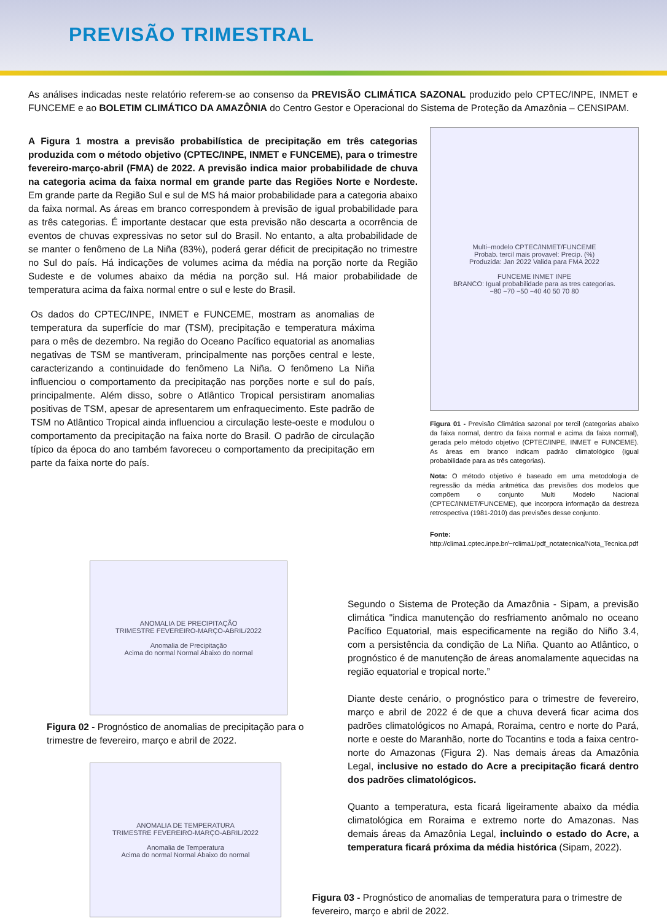PREVISÃO TRIMESTRAL
As análises indicadas neste relatório referem-se ao consenso da PREVISÃO CLIMÁTICA SAZONAL produzido pelo CPTEC/INPE, INMET e FUNCEME e ao BOLETIM CLIMÁTICO DA AMAZÔNIA do Centro Gestor e Operacional do Sistema de Proteção da Amazônia – CENSIPAM.
A Figura 1 mostra a previsão probabilística de precipitação em três categorias produzida com o método objetivo (CPTEC/INPE, INMET e FUNCEME), para o trimestre fevereiro-março-abril (FMA) de 2022. A previsão indica maior probabilidade de chuva na categoria acima da faixa normal em grande parte das Regiões Norte e Nordeste. Em grande parte da Região Sul e sul de MS há maior probabilidade para a categoria abaixo da faixa normal. As áreas em branco correspondem à previsão de igual probabilidade para as três categorias. É importante destacar que esta previsão não descarta a ocorrência de eventos de chuvas expressivas no setor sul do Brasil. No entanto, a alta probabilidade de se manter o fenômeno de La Niña (83%), poderá gerar déficit de precipitação no trimestre no Sul do país. Há indicações de volumes acima da média na porção norte da Região Sudeste e de volumes abaixo da média na porção sul. Há maior probabilidade de temperatura acima da faixa normal entre o sul e leste do Brasil.
Os dados do CPTEC/INPE, INMET e FUNCEME, mostram as anomalias de temperatura da superfície do mar (TSM), precipitação e temperatura máxima para o mês de dezembro. Na região do Oceano Pacífico equatorial as anomalias negativas de TSM se mantiveram, principalmente nas porções central e leste, caracterizando a continuidade do fenômeno La Niña. O fenômeno La Niña influenciou o comportamento da precipitação nas porções norte e sul do país, principalmente. Além disso, sobre o Atlântico Tropical persistiram anomalias positivas de TSM, apesar de apresentarem um enfraquecimento. Este padrão de TSM no Atlântico Tropical ainda influenciou a circulação leste-oeste e modulou o comportamento da precipitação na faixa norte do Brasil. O padrão de circulação típico da época do ano também favoreceu o comportamento da precipitação em parte da faixa norte do país.
Multi−modelo CPTEC/INMET/FUNCEME
Probab. tercil mais provavel: Precip. (%)
Produzida: Jan 2022 Valida para FMA 2022
FUNCEME INMET INPE
BRANCO: Igual probabilidade para as tres categorias.
−80 −70 −50 −40 40 50 70 80
Figura 01 - Previsão Climática sazonal por tercil (categorias abaixo da faixa normal, dentro da faixa normal e acima da faixa normal), gerada pelo método objetivo (CPTEC/INPE, INMET e FUNCEME). As áreas em branco indicam padrão climatológico (igual probabilidade para as três categorias).
Nota: O método objetivo é baseado em uma metodologia de regressão da média aritmética das previsões dos modelos que compõem o conjunto Multi Modelo Nacional (CPTEC/INMET/FUNCEME), que incorpora informação da destreza retrospectiva (1981-2010) das previsões desse conjunto.
Fonte:
http://clima1.cptec.inpe.br/~rclima1/pdf_notatecnica/Nota_Tecnica.pdf
ANOMALIA DE PRECIPITAÇÃO
TRIMESTRE FEVEREIRO-MARÇO-ABRIL/2022
Anomalia de Precipitação
Acima do normal Normal Abaixo do normal
Figura 02 - Prognóstico de anomalias de precipitação para o trimestre de fevereiro, março e abril de 2022.
ANOMALIA DE TEMPERATURA
TRIMESTRE FEVEREIRO-MARÇO-ABRIL/2022
Anomalia de Temperatura
Acima do normal Normal Abaixo do normal
Segundo o Sistema de Proteção da Amazônia - Sipam, a previsão climática "indica manutenção do resfriamento anômalo no oceano Pacífico Equatorial, mais especificamente na região do Niño 3.4, com a persistência da condição de La Niña. Quanto ao Atlântico, o prognóstico é de manutenção de áreas anomalamente aquecidas na região equatorial e tropical norte.”
Diante deste cenário, o prognóstico para o trimestre de fevereiro, março e abril de 2022 é de que a chuva deverá ficar acima dos padrões climatológicos no Amapá, Roraima, centro e norte do Pará, norte e oeste do Maranhão, norte do Tocantins e toda a faixa centro-norte do Amazonas (Figura 2). Nas demais áreas da Amazônia Legal, inclusive no estado do Acre a precipitação ficará dentro dos padrões climatológicos.
Quanto a temperatura, esta ficará ligeiramente abaixo da média climatológica em Roraima e extremo norte do Amazonas. Nas demais áreas da Amazônia Legal, incluindo o estado do Acre, a temperatura ficará próxima da média histórica (Sipam, 2022).
Figura 03 - Prognóstico de anomalias de temperatura para o trimestre de fevereiro, março e abril de 2022.